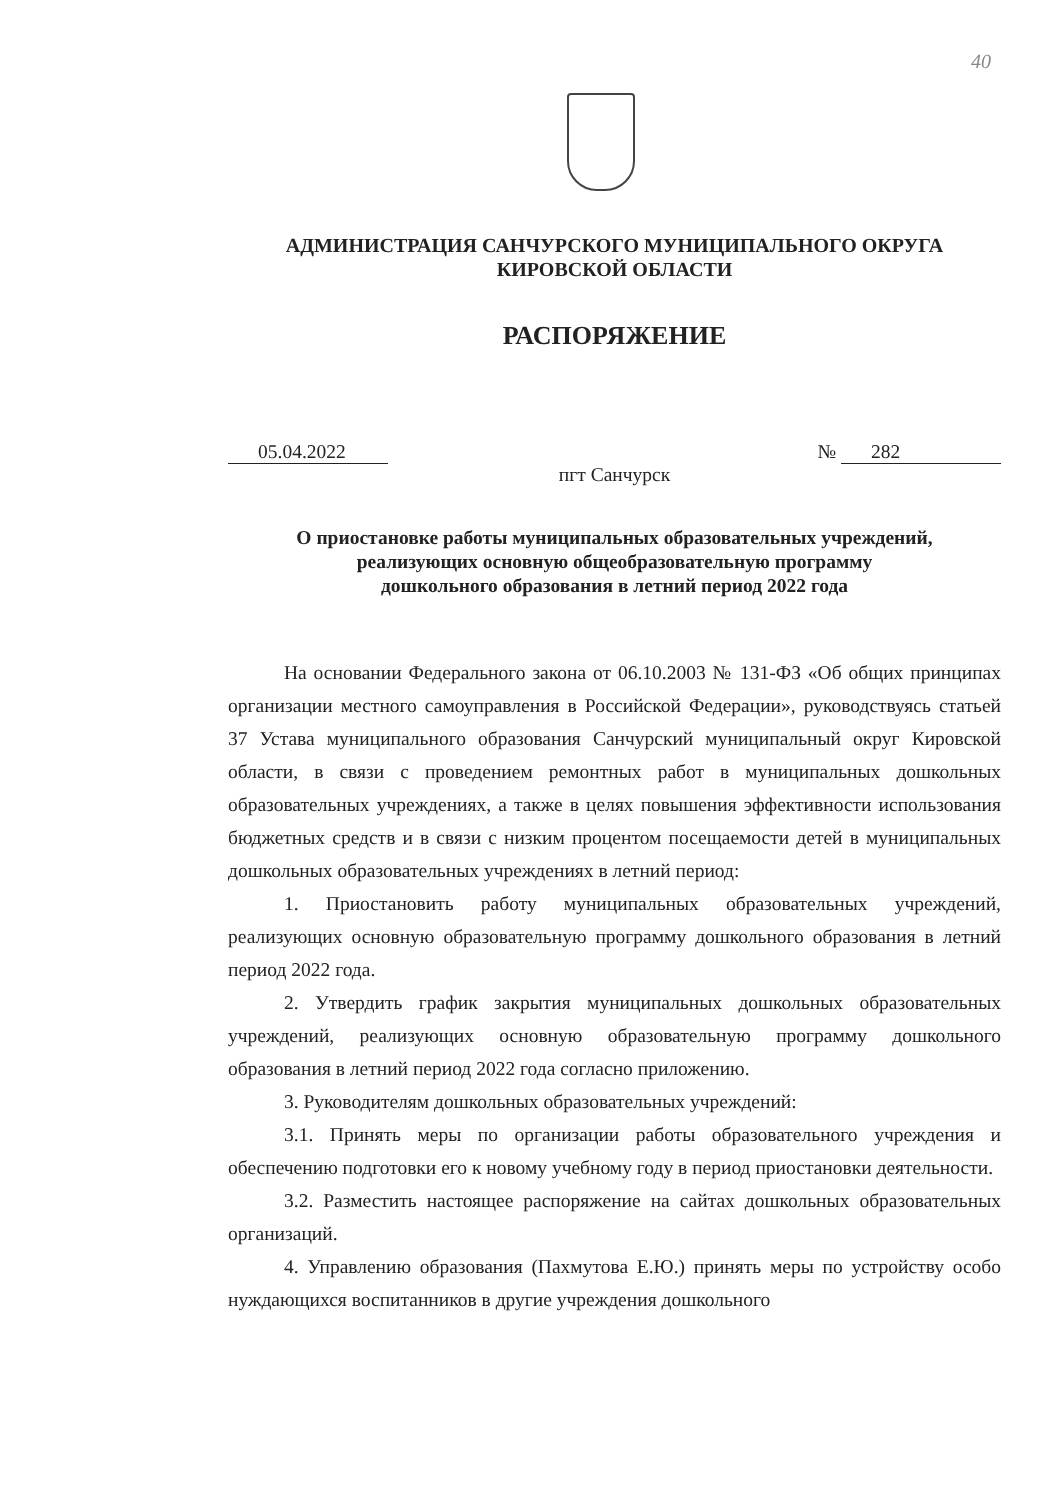40
АДМИНИСТРАЦИЯ САНЧУРСКОГО МУНИЦИПАЛЬНОГО ОКРУГА
КИРОВСКОЙ ОБЛАСТИ
РАСПОРЯЖЕНИЕ
05.04.2022 № 282
пгт Санчурск
О приостановке работы муниципальных образовательных учреждений,
реализующих основную общеобразовательную программу
дошкольного образования в летний период 2022 года
На основании Федерального закона от 06.10.2003 № 131-ФЗ «Об общих принципах организации местного самоуправления в Российской Федерации», руководствуясь статьей 37 Устава муниципального образования Санчурский муниципальный округ Кировской области, в связи с проведением ремонтных работ в муниципальных дошкольных образовательных учреждениях, а также в целях повышения эффективности использования бюджетных средств и в связи с низким процентом посещаемости детей в муниципальных дошкольных образовательных учреждениях в летний период:
1. Приостановить работу муниципальных образовательных учреждений, реализующих основную образовательную программу дошкольного образования в летний период 2022 года.
2. Утвердить график закрытия муниципальных дошкольных образовательных учреждений, реализующих основную образовательную программу дошкольного образования в летний период 2022 года согласно приложению.
3. Руководителям дошкольных образовательных учреждений:
3.1. Принять меры по организации работы образовательного учреждения и обеспечению подготовки его к новому учебному году в период приостановки деятельности.
3.2. Разместить настоящее распоряжение на сайтах дошкольных образовательных организаций.
4. Управлению образования (Пахмутова Е.Ю.) принять меры по устройству особо нуждающихся воспитанников в другие учреждения дошкольного